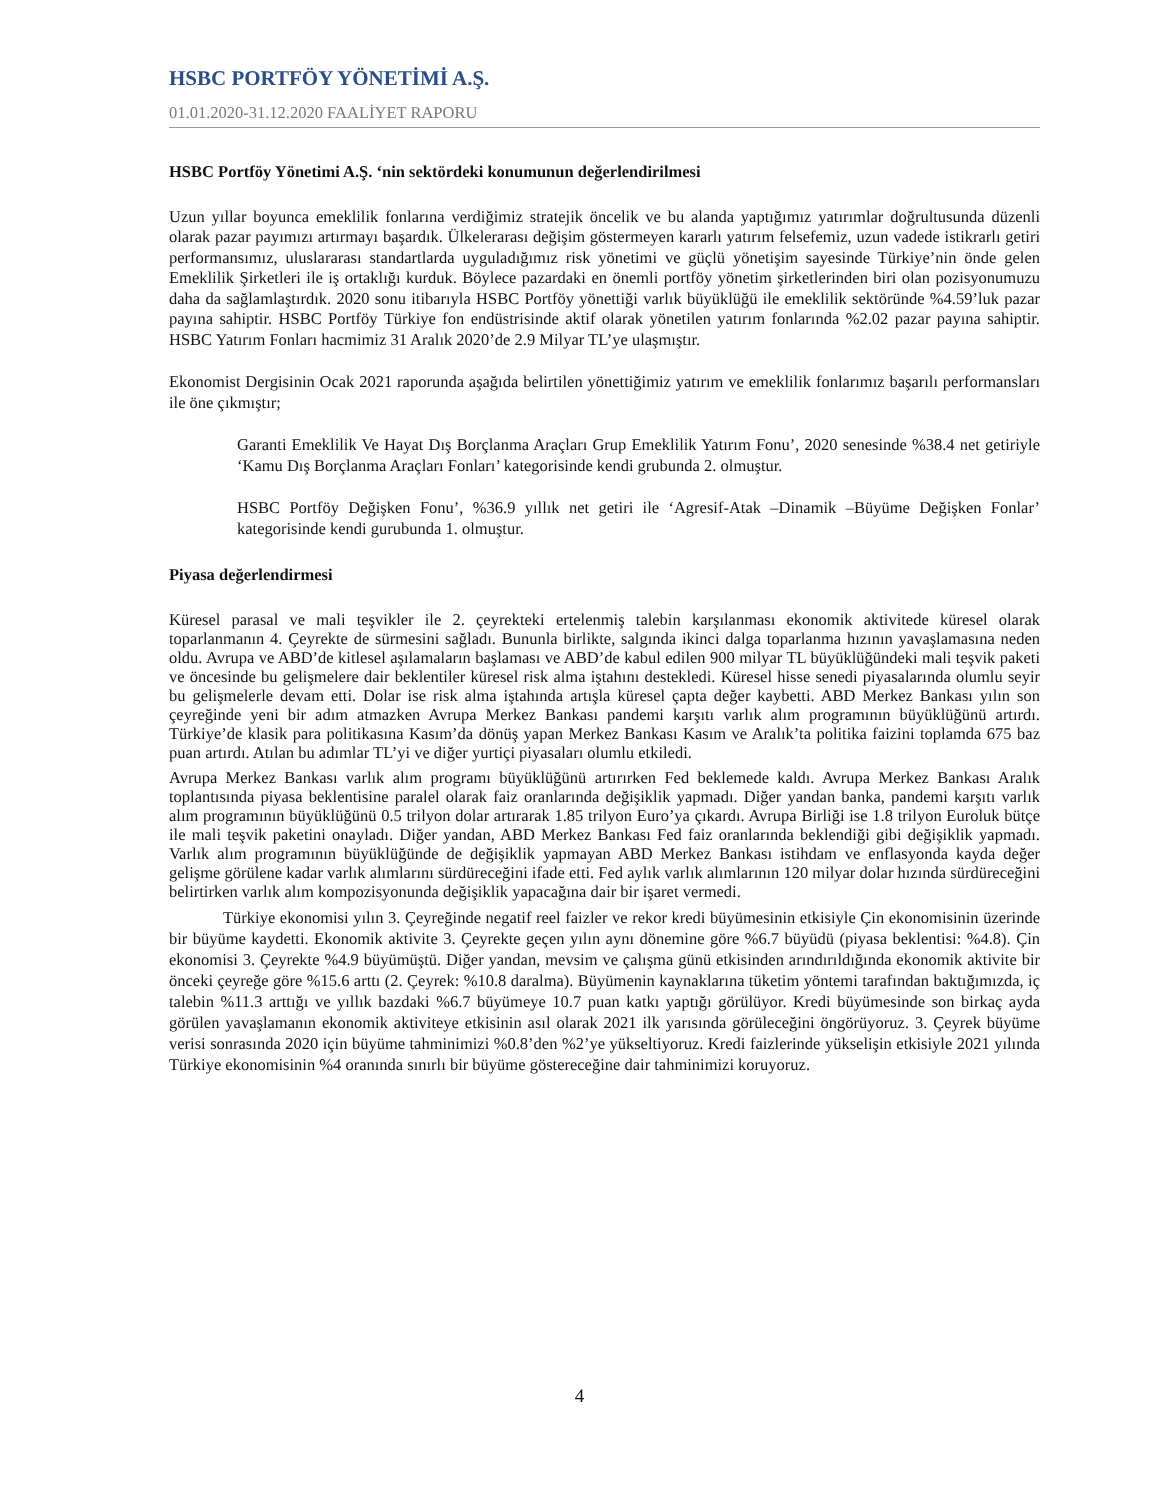HSBC PORTFÖY YÖNETİMİ A.Ş.
01.01.2020-31.12.2020 FAALİYET RAPORU
HSBC Portföy Yönetimi A.Ş. ‘nin sektördeki konumunun değerlendirilmesi
Uzun yıllar boyunca emeklilik fonlarına verdiğimiz stratejik öncelik ve bu alanda yaptığımız yatırımlar doğrultusunda düzenli olarak pazar payımızı artırmayı başardık. Ülkelerarası değişim göstermeyen kararlı yatırım felsefemiz, uzun vadede istikrarlı getiri performansımız, uluslararası standartlarda uyguladığımız risk yönetimi ve güçlü yönetişim sayesinde Türkiye’nin önde gelen Emeklilik Şirketleri ile iş ortaklığı kurduk. Böylece pazardaki en önemli portföy yönetim şirketlerinden biri olan pozisyonumuzu daha da sağlamlaştırdık. 2020 sonu itibarıyla HSBC Portföy yönettiği varlık büyüklüğü ile emeklilik sektöründe %4.59’luk pazar payına sahiptir. HSBC Portföy Türkiye fon endüstrisinde aktif olarak yönetilen yatırım fonlarında %2.02 pazar payına sahiptir. HSBC Yatırım Fonları hacmimiz 31 Aralık 2020’de 2.9 Milyar TL’ye ulaşmıştır.
Ekonomist Dergisinin Ocak 2021 raporunda aşağıda belirtilen yönettiğimiz yatırım ve emeklilik fonlarımız başarılı performansları ile öne çıkmıştır;
Garanti Emeklilik Ve Hayat Dış Borçlanma Araçları Grup Emeklilik Yatırım Fonu’, 2020 senesinde %38.4 net getiriyle ‘Kamu Dış Borçlanma Araçları Fonları’ kategorisinde kendi grubunda 2. olmuştur.
HSBC Portföy Değişken Fonu’, %36.9 yıllık net getiri ile ‘Agresif-Atak –Dinamik –Büyüme Değişken Fonlar’ kategorisinde kendi gurubunda 1. olmuştur.
Piyasa değerlendirmesi
Küresel parasal ve mali teşvikler ile 2. çeyrekteki ertelenmiş talebin karşılanması ekonomik aktivitede küresel olarak toparlanmanın 4. Çeyrekte de sürmesini sağladı. Bununla birlikte, salgında ikinci dalga toparlanma hızının yavaşlamasına neden oldu. Avrupa ve ABD’de kitlesel aşılamaların başlaması ve ABD’de kabul edilen 900 milyar TL büyüklüğündeki mali teşvik paketi ve öncesinde bu gelişmelere dair beklentiler küresel risk alma iştahını destekledi. Küresel hisse senedi piyasalarında olumlu seyir bu gelişmelerle devam etti. Dolar ise risk alma iştahında artışla küresel çapta değer kaybetti. ABD Merkez Bankası yılın son çeyreğinde yeni bir adım atmazken Avrupa Merkez Bankası pandemi karşıtı varlık alım programının büyüklüğünü artırdı. Türkiye’de klasik para politikasına Kasım’da dönüş yapan Merkez Bankası Kasım ve Aralık’ta politika faizini toplamda 675 baz puan artırdı. Atılan bu adımlar TL’yi ve diğer yurtiçi piyasaları olumlu etkiledi.
Avrupa Merkez Bankası varlık alım programı büyüklüğünü artırırken Fed beklemede kaldı. Avrupa Merkez Bankası Aralık toplantısında piyasa beklentisine paralel olarak faiz oranlarında değişiklik yapmadı. Diğer yandan banka, pandemi karşıtı varlık alım programının büyüklüğünü 0.5 trilyon dolar artırarak 1.85 trilyon Euro’ya çıkardı. Avrupa Birliği ise 1.8 trilyon Euroluk bütçe ile mali teşvik paketini onayladı. Diğer yandan, ABD Merkez Bankası Fed faiz oranlarında beklendiği gibi değişiklik yapmadı. Varlık alım programının büyüklüğünde de değişiklik yapmayan ABD Merkez Bankası istihdam ve enflasyonda kayda değer gelişme görülene kadar varlık alımlarını sürdüreceğini ifade etti. Fed aylık varlık alımlarının 120 milyar dolar hızında sürdüreceğini belirtirken varlık alım kompozisyonunda değişiklik yapacağına dair bir işaret vermedi.
Türkiye ekonomisi yılın 3. Çeyreğinde negatif reel faizler ve rekor kredi büyümesinin etkisiyle Çin ekonomisinin üzerinde bir büyüme kaydetti. Ekonomik aktivite 3. Çeyrekte geçen yılın aynı dönemine göre %6.7 büyüdü (piyasa beklentisi: %4.8). Çin ekonomisi 3. Çeyrekte %4.9 büyümüştü. Diğer yandan, mevsim ve çalışma günü etkisinden arındırıldığında ekonomik aktivite bir önceki çeyreğe göre %15.6 arttı (2. Çeyrek: %10.8 daralma). Büyümenin kaynaklarına tüketim yöntemi tarafından baktığımızda, iç talebin %11.3 arttığı ve yıllık bazdaki %6.7 büyümeye 10.7 puan katkı yaptığı görülüyor. Kredi büyümesinde son birkaç ayda görülen yavaşlamanın ekonomik aktiviteye etkisinin asıl olarak 2021 ilk yarısında görüleceğini öngörüyoruz. 3. Çeyrek büyüme verisi sonrasında 2020 için büyüme tahminimizi %0.8’den %2’ye yükseltiyoruz. Kredi faizlerinde yükselişin etkisiyle 2021 yılında Türkiye ekonomisinin %4 oranında sınırlı bir büyüme göstereceğine dair tahminimizi koruyoruz.
4